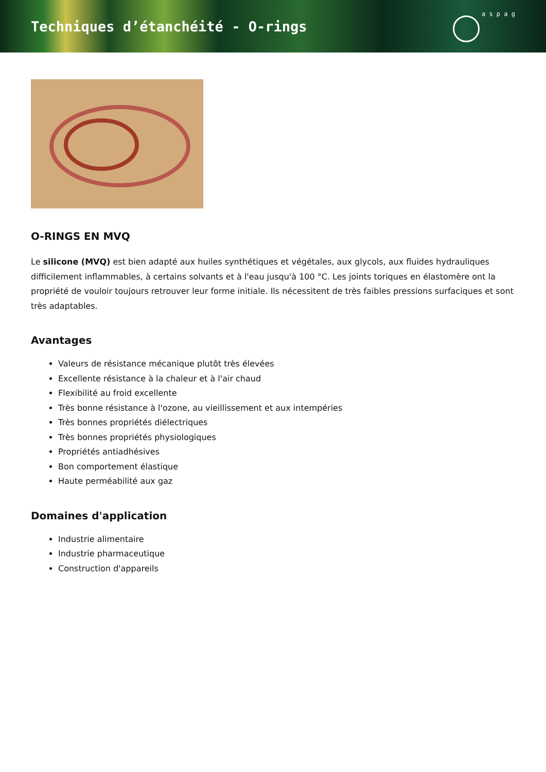Techniques d’étanchéité - O-rings
a s p a g
O-RINGS EN MVQ
Le silicone (MVQ) est bien adapté aux huiles synthétiques et végétales, aux glycols, aux fluides hydrauliques difficilement inflammables, à certains solvants et à l'eau jusqu'à 100 °C. Les joints toriques en élastomère ont la propriété de vouloir toujours retrouver leur forme initiale. Ils nécessitent de très faibles pressions surfaciques et sont très adaptables.
Avantages
Valeurs de résistance mécanique plutôt très élevées
Excellente résistance à la chaleur et à l'air chaud
Flexibilité au froid excellente
Très bonne résistance à l'ozone, au vieillissement et aux intempéries
Très bonnes propriétés diélectriques
Très bonnes propriétés physiologiques
Propriétés antiadhésives
Bon comportement élastique
Haute perméabilité aux gaz
Domaines d'application
Industrie alimentaire
Industrie pharmaceutique
Construction d'appareils